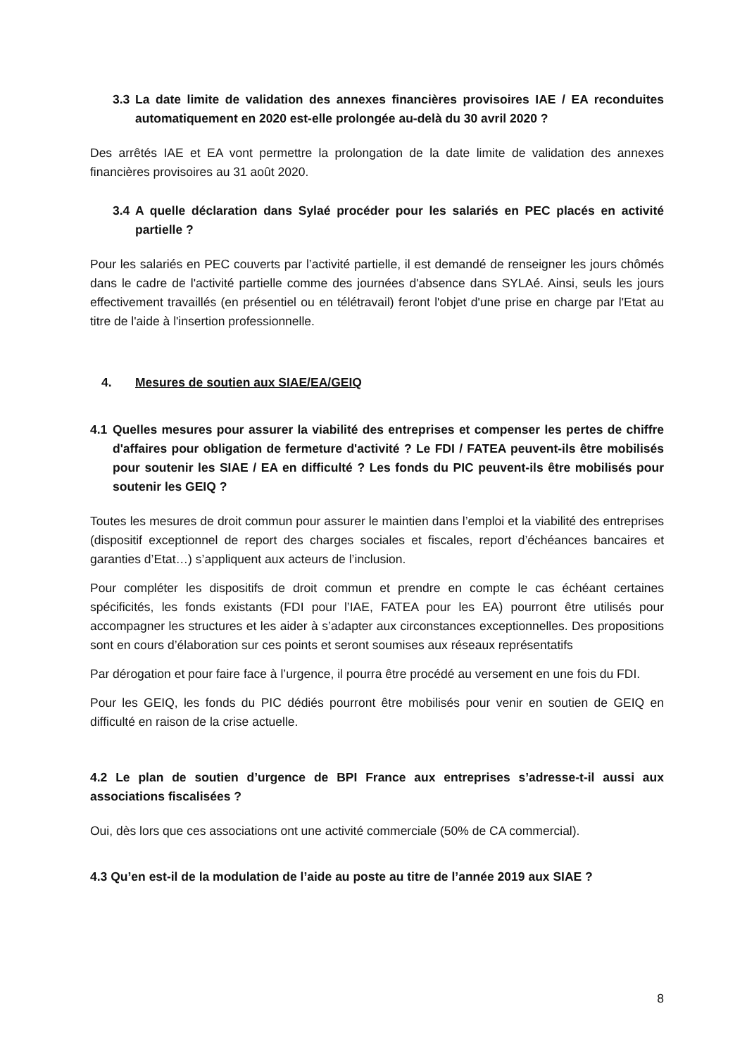3.3 La date limite de validation des annexes financières provisoires IAE / EA reconduites automatiquement en 2020 est-elle prolongée au-delà du 30 avril 2020 ?
Des arrêtés IAE et EA vont permettre la prolongation de la date limite de validation des annexes financières provisoires au 31 août 2020.
3.4 A quelle déclaration dans Sylaé procéder pour les salariés en PEC placés en activité partielle ?
Pour les salariés en PEC couverts par l’activité partielle, il est demandé de renseigner les jours chômés dans le cadre de l'activité partielle comme des journées d'absence dans SYLAé. Ainsi, seuls les jours effectivement travaillés (en présentiel ou en télétravail) feront l'objet d'une prise en charge par l'Etat au titre de l'aide à l'insertion professionnelle.
4. Mesures de soutien aux SIAE/EA/GEIQ
4.1 Quelles mesures pour assurer la viabilité des entreprises et compenser les pertes de chiffre d'affaires pour obligation de fermeture d'activité ? Le FDI / FATEA peuvent-ils être mobilisés pour soutenir les SIAE / EA en difficulté ? Les fonds du PIC peuvent-ils être mobilisés pour soutenir les GEIQ ?
Toutes les mesures de droit commun pour assurer le maintien dans l’emploi et la viabilité des entreprises (dispositif exceptionnel de report des charges sociales et fiscales, report d’échéances bancaires et garanties d’Etat…) s’appliquent aux acteurs de l’inclusion.
Pour compléter les dispositifs de droit commun et prendre en compte le cas échéant certaines spécificités, les fonds existants (FDI pour l’IAE, FATEA pour les EA) pourront être utilisés pour accompagner les structures et les aider à s’adapter aux circonstances exceptionnelles. Des propositions sont en cours d’élaboration sur ces points et seront soumises aux réseaux représentatifs
Par dérogation et pour faire face à l’urgence, il pourra être procédé au versement en une fois du FDI.
Pour les GEIQ, les fonds du PIC dédiés pourront être mobilisés pour venir en soutien de GEIQ en difficulté en raison de la crise actuelle.
4.2 Le plan de soutien d’urgence de BPI France aux entreprises s’adresse-t-il aussi aux associations fiscalisées ?
Oui, dès lors que ces associations ont une activité commerciale (50% de CA commercial).
4.3 Qu’en est-il de la modulation de l’aide au poste au titre de l’année 2019 aux SIAE ?
8